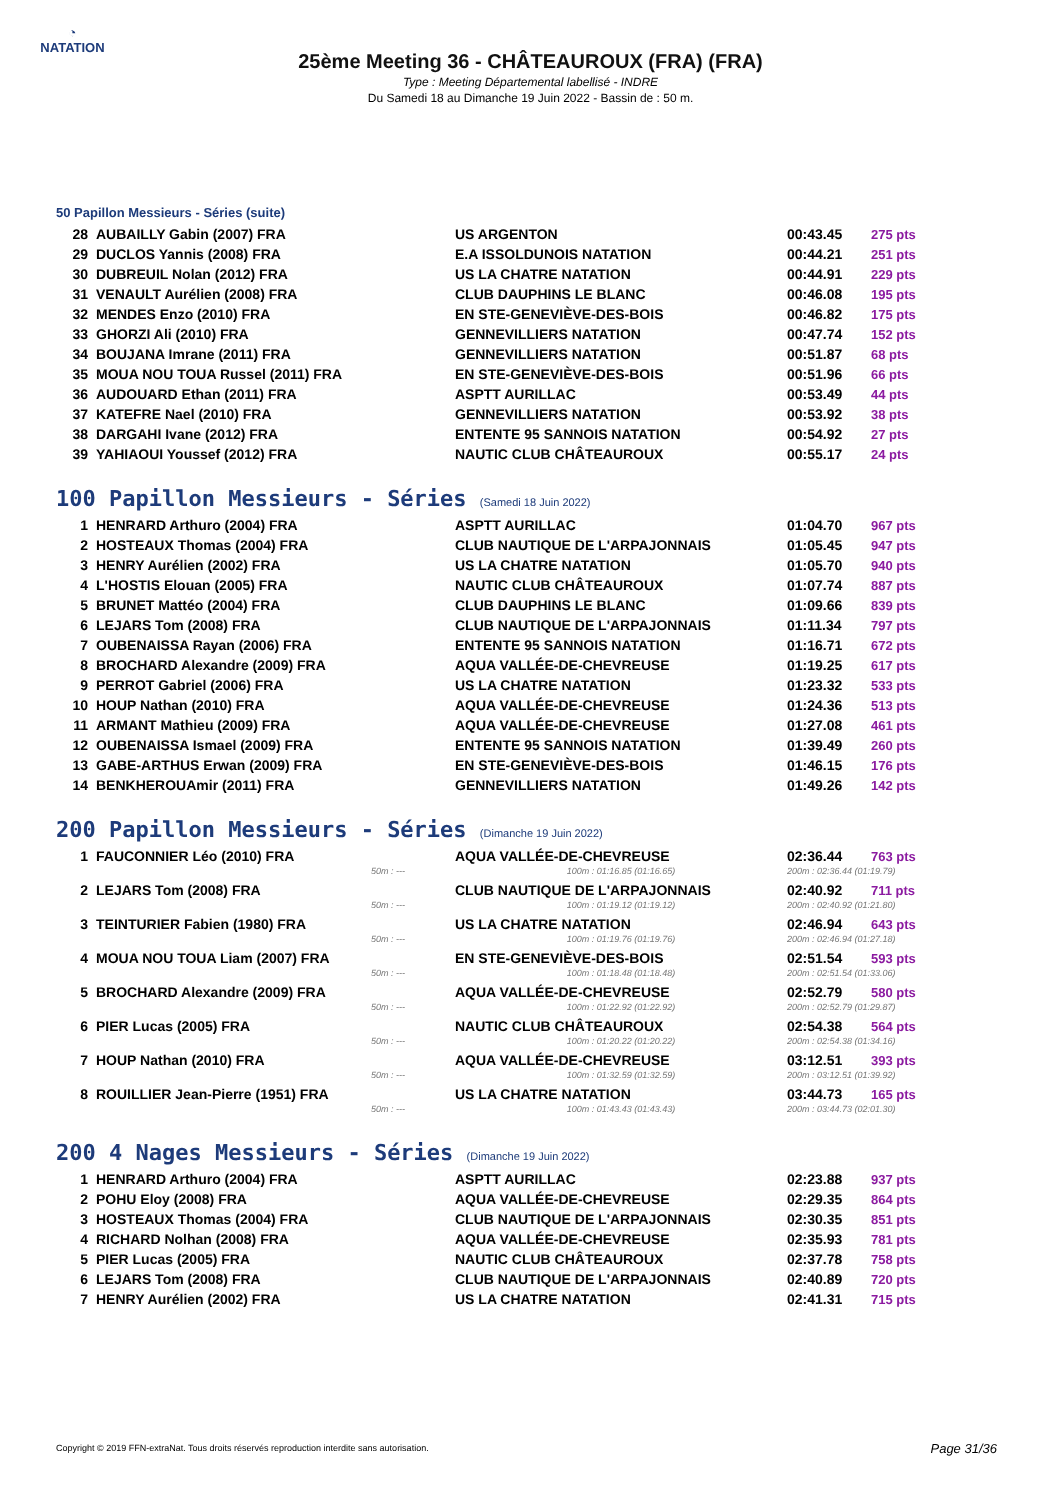◔
NATATION
25ème Meeting 36 - CHÂTEAUROUX (FRA) (FRA)
Type : Meeting Départemental labellisé - INDRE
Du Samedi 18 au Dimanche 19 Juin 2022 - Bassin de : 50 m.
50 Papillon Messieurs - Séries (suite)
| 28 | AUBAILLY Gabin (2007) FRA | US ARGENTON | 00:43.45 | 275 pts |
| 29 | DUCLOS Yannis (2008) FRA | E.A ISSOLDUNOIS NATATION | 00:44.21 | 251 pts |
| 30 | DUBREUIL Nolan (2012) FRA | US LA CHATRE NATATION | 00:44.91 | 229 pts |
| 31 | VENAULT Aurélien (2008) FRA | CLUB DAUPHINS LE BLANC | 00:46.08 | 195 pts |
| 32 | MENDES Enzo (2010) FRA | EN STE-GENEVIÈVE-DES-BOIS | 00:46.82 | 175 pts |
| 33 | GHORZI Ali (2010) FRA | GENNEVILLIERS NATATION | 00:47.74 | 152 pts |
| 34 | BOUJANA Imrane (2011) FRA | GENNEVILLIERS NATATION | 00:51.87 | 68 pts |
| 35 | MOUA NOU TOUA Russel (2011) FRA | EN STE-GENEVIÈVE-DES-BOIS | 00:51.96 | 66 pts |
| 36 | AUDOUARD Ethan (2011) FRA | ASPTT AURILLAC | 00:53.49 | 44 pts |
| 37 | KATEFRE Nael (2010) FRA | GENNEVILLIERS NATATION | 00:53.92 | 38 pts |
| 38 | DARGAHI Ivane (2012) FRA | ENTENTE 95 SANNOIS NATATION | 00:54.92 | 27 pts |
| 39 | YAHIAOUI Youssef (2012) FRA | NAUTIC CLUB CHÂTEAUROUX | 00:55.17 | 24 pts |
100 Papillon Messieurs - Séries (Samedi 18 Juin 2022)
| 1 | HENRARD Arthuro (2004) FRA | ASPTT AURILLAC | 01:04.70 | 967 pts |
| 2 | HOSTEAUX Thomas (2004) FRA | CLUB NAUTIQUE DE L'ARPAJONNAIS | 01:05.45 | 947 pts |
| 3 | HENRY Aurélien (2002) FRA | US LA CHATRE NATATION | 01:05.70 | 940 pts |
| 4 | L'HOSTIS Elouan (2005) FRA | NAUTIC CLUB CHÂTEAUROUX | 01:07.74 | 887 pts |
| 5 | BRUNET Mattéo (2004) FRA | CLUB DAUPHINS LE BLANC | 01:09.66 | 839 pts |
| 6 | LEJARS Tom (2008) FRA | CLUB NAUTIQUE DE L'ARPAJONNAIS | 01:11.34 | 797 pts |
| 7 | OUBENAISSA Rayan (2006) FRA | ENTENTE 95 SANNOIS NATATION | 01:16.71 | 672 pts |
| 8 | BROCHARD Alexandre (2009) FRA | AQUA VALLÉE-DE-CHEVREUSE | 01:19.25 | 617 pts |
| 9 | PERROT Gabriel (2006) FRA | US LA CHATRE NATATION | 01:23.32 | 533 pts |
| 10 | HOUP Nathan (2010) FRA | AQUA VALLÉE-DE-CHEVREUSE | 01:24.36 | 513 pts |
| 11 | ARMANT Mathieu (2009) FRA | AQUA VALLÉE-DE-CHEVREUSE | 01:27.08 | 461 pts |
| 12 | OUBENAISSA Ismael (2009) FRA | ENTENTE 95 SANNOIS NATATION | 01:39.49 | 260 pts |
| 13 | GABE-ARTHUS Erwan (2009) FRA | EN STE-GENEVIÈVE-DES-BOIS | 01:46.15 | 176 pts |
| 14 | BENKHEROUAmir (2011) FRA | GENNEVILLIERS NATATION | 01:49.26 | 142 pts |
200 Papillon Messieurs - Séries (Dimanche 19 Juin 2022)
| 1 | FAUCONNIER Léo (2010) FRA | AQUA VALLÉE-DE-CHEVREUSE | 02:36.44 | 763 pts |
| | 50m : --- | 100m : 01:16.85 (01:16.65) | 200m : 02:36.44 (01:19.79) | |
| 2 | LEJARS Tom (2008) FRA | CLUB NAUTIQUE DE L'ARPAJONNAIS | 02:40.92 | 711 pts |
| | 50m : --- | 100m : 01:19.12 (01:19.12) | 200m : 02:40.92 (01:21.80) | |
| 3 | TEINTURIER Fabien (1980) FRA | US LA CHATRE NATATION | 02:46.94 | 643 pts |
| | 50m : --- | 100m : 01:19.76 (01:19.76) | 200m : 02:46.94 (01:27.18) | |
| 4 | MOUA NOU TOUA Liam (2007) FRA | EN STE-GENEVIÈVE-DES-BOIS | 02:51.54 | 593 pts |
| | 50m : --- | 100m : 01:18.48 (01:18.48) | 200m : 02:51.54 (01:33.06) | |
| 5 | BROCHARD Alexandre (2009) FRA | AQUA VALLÉE-DE-CHEVREUSE | 02:52.79 | 580 pts |
| | 50m : --- | 100m : 01:22.92 (01:22.92) | 200m : 02:52.79 (01:29.87) | |
| 6 | PIER Lucas (2005) FRA | NAUTIC CLUB CHÂTEAUROUX | 02:54.38 | 564 pts |
| | 50m : --- | 100m : 01:20.22 (01:20.22) | 200m : 02:54.38 (01:34.16) | |
| 7 | HOUP Nathan (2010) FRA | AQUA VALLÉE-DE-CHEVREUSE | 03:12.51 | 393 pts |
| | 50m : --- | 100m : 01:32.59 (01:32.59) | 200m : 03:12.51 (01:39.92) | |
| 8 | ROUILLIER Jean-Pierre (1951) FRA | US LA CHATRE NATATION | 03:44.73 | 165 pts |
| | 50m : --- | 100m : 01:43.43 (01:43.43) | 200m : 03:44.73 (02:01.30) | |
200 4 Nages Messieurs - Séries (Dimanche 19 Juin 2022)
| 1 | HENRARD Arthuro (2004) FRA | ASPTT AURILLAC | 02:23.88 | 937 pts |
| 2 | POHU Eloy (2008) FRA | AQUA VALLÉE-DE-CHEVREUSE | 02:29.35 | 864 pts |
| 3 | HOSTEAUX Thomas (2004) FRA | CLUB NAUTIQUE DE L'ARPAJONNAIS | 02:30.35 | 851 pts |
| 4 | RICHARD Nolhan (2008) FRA | AQUA VALLÉE-DE-CHEVREUSE | 02:35.93 | 781 pts |
| 5 | PIER Lucas (2005) FRA | NAUTIC CLUB CHÂTEAUROUX | 02:37.78 | 758 pts |
| 6 | LEJARS Tom (2008) FRA | CLUB NAUTIQUE DE L'ARPAJONNAIS | 02:40.89 | 720 pts |
| 7 | HENRY Aurélien (2002) FRA | US LA CHATRE NATATION | 02:41.31 | 715 pts |
Copyright © 2019 FFN-extraNat. Tous droits réservés reproduction interdite sans autorisation.
Page 31/36